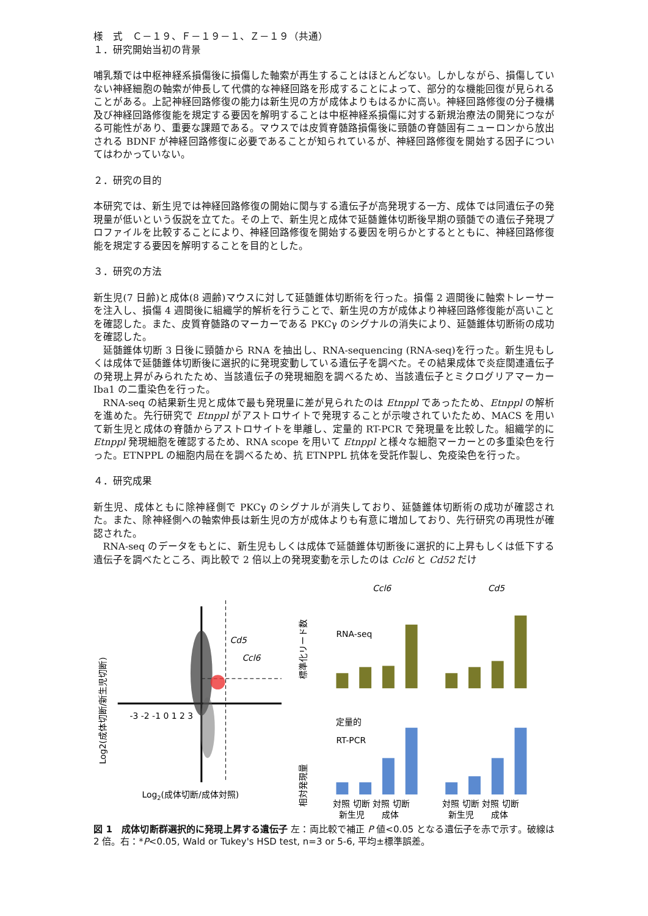様　式　Ｃ－１９、Ｆ－１９－１、Ｚ－１９（共通）
１．研究開始当初の背景
哺乳類では中枢神経系損傷後に損傷した軸索が再生することはほとんどない。しかしながら、損傷していない神経細胞の軸索が伸長して代償的な神経回路を形成することによって、部分的な機能回復が見られることがある。上記神経回路修復の能力は新生児の方が成体よりもはるかに高い。神経回路修復の分子機構及び神経回路修復能を規定する要因を解明することは中枢神経系損傷に対する新規治療法の開発につながる可能性があり、重要な課題である。マウスでは皮質脊髄路損傷後に頸髄の脊髄固有ニューロンから放出される BDNF が神経回路修復に必要であることが知られているが、神経回路修復を開始する因子についてはわかっていない。
２．研究の目的
本研究では、新生児では神経回路修復の開始に関与する遺伝子が高発現する一方、成体では同遺伝子の発現量が低いという仮説を立てた。その上で、新生児と成体で延髄錐体切断後早期の頸髄での遺伝子発現プロファイルを比較することにより、神経回路修復を開始する要因を明らかとするとともに、神経回路修復能を規定する要因を解明することを目的とした。
３．研究の方法
新生児(7 日齢)と成体(8 週齢)マウスに対して延髄錐体切断術を行った。損傷 2 週間後に軸索トレーサーを注入し、損傷 4 週間後に組織学的解析を行うことで、新生児の方が成体より神経回路修復能が高いことを確認した。また、皮質脊髄路のマーカーである PKCγ のシグナルの消失により、延髄錐体切断術の成功を確認した。
延髄錐体切断 3 日後に頸髄から RNA を抽出し、RNA-sequencing (RNA-seq)を行った。新生児もしくは成体で延髄錐体切断後に選択的に発現変動している遺伝子を調べた。その結果成体で炎症関連遺伝子の発現上昇がみられたため、当該遺伝子の発現細胞を調べるため、当該遺伝子とミクログリアマーカーIba1 の二重染色を行った。
RNA-seq の結果新生児と成体で最も発現量に差が見られたのは Etnppl であったため、Etnppl の解析を進めた。先行研究で Etnppl がアストロサイトで発現することが示唆されていたため、MACS を用いて新生児と成体の脊髄からアストロサイトを単離し、定量的 RT-PCR で発現量を比較した。組織学的に Etnppl 発現細胞を確認するため、RNA scope を用いて Etnppl と様々な細胞マーカーとの多重染色を行った。ETNPPL の細胞内局在を調べるため、抗 ETNPPL 抗体を受託作製し、免疫染色を行った。
４．研究成果
新生児、成体ともに除神経側で PKCγ のシグナルが消失しており、延髄錐体切断術の成功が確認された。また、除神経側への軸索伸長は新生児の方が成体よりも有意に増加しており、先行研究の再現性が確認された。
RNA-seq のデータをもとに、新生児もしくは成体で延髄錐体切断後に選択的に上昇もしくは低下する遺伝子を調べたところ、両比較で 2 倍以上の発現変動を示したのは Ccl6 と Cd52 だけ
-3 -2 -1 0 1 2 3
Cd5
Ccl6
Log2(成体切断/成体対照)
Log2(成体切断/新生児切断)
Ccl6
Cd5
RNA-seq
標準化リード数
定量的
RT-PCR
相対発現量
対照 切断 対照 切断
対照 切断 対照 切断
新生児　　成体
新生児　　成体
図 1　成体切断群選択的に発現上昇する遺伝子 左：両比較で補正 P 値<0.05 となる遺伝子を赤で示す。破線は 2 倍。右：*P<0.05, Wald or Tukey's HSD test, n=3 or 5-6, 平均±標準誤差。